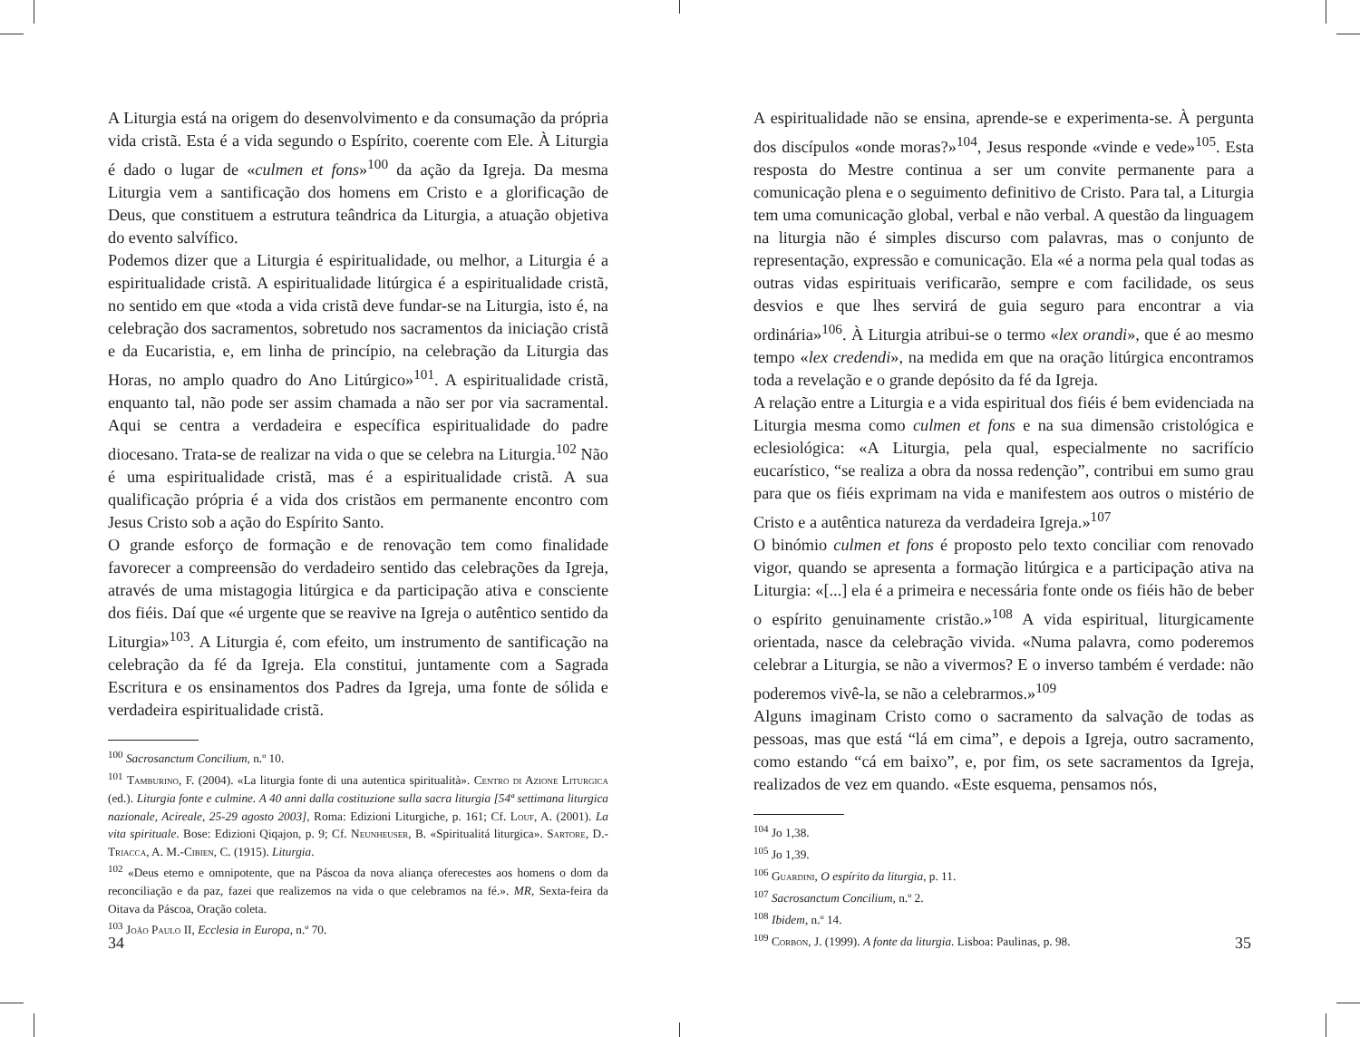A Liturgia está na origem do desenvolvimento e da consumação da própria vida cristã. Esta é a vida segundo o Espírito, coerente com Ele. À Liturgia é dado o lugar de «culmen et fons»<sup>100</sup> da ação da Igreja. Da mesma Liturgia vem a santificação dos homens em Cristo e a glorificação de Deus, que constituem a estrutura teândrica da Liturgia, a atuação objetiva do evento salvífico.
Podemos dizer que a Liturgia é espiritualidade, ou melhor, a Liturgia é a espiritualidade cristã. A espiritualidade litúrgica é a espiritualidade cristã, no sentido em que «toda a vida cristã deve fundar-se na Liturgia, isto é, na celebração dos sacramentos, sobretudo nos sacramentos da iniciação cristã e da Eucaristia, e, em linha de princípio, na celebração da Liturgia das Horas, no amplo quadro do Ano Litúrgico»<sup>101</sup>. A espiritualidade cristã, enquanto tal, não pode ser assim chamada a não ser por via sacramental. Aqui se centra a verdadeira e específica espiritualidade do padre diocesano. Trata-se de realizar na vida o que se celebra na Liturgia.<sup>102</sup> Não é uma espiritualidade cristã, mas é a espiritualidade cristã. A sua qualificação própria é a vida dos cristãos em permanente encontro com Jesus Cristo sob a ação do Espírito Santo.
O grande esforço de formação e de renovação tem como finalidade favorecer a compreensão do verdadeiro sentido das celebrações da Igreja, através de uma mistagogia litúrgica e da participação ativa e consciente dos fiéis. Daí que «é urgente que se reavive na Igreja o autêntico sentido da Liturgia»<sup>103</sup>. A Liturgia é, com efeito, um instrumento de santificação na celebração da fé da Igreja. Ela constitui, juntamente com a Sagrada Escritura e os ensinamentos dos Padres da Igreja, uma fonte de sólida e verdadeira espiritualidade cristã.
<sup>100</sup> Sacrosanctum Concilium, n.º 10.
<sup>101</sup> Tamburino, F. (2004). «La liturgia fonte di una autentica spiritualità». Centro di Azione Liturgica (ed.). Liturgia fonte e culmine. A 40 anni dalla costituzione sulla sacra liturgia [54ª settimana liturgica nazionale, Acireale, 25-29 agosto 2003], Roma: Edizioni Liturgiche, p. 161; Cf. Louf, A. (2001). La vita spirituale. Bose: Edizioni Qiqajon, p. 9; Cf. Neunheuser, B. «Spiritualitá liturgica». Sartore, D.-Triacca, A. M.-Cibien, C. (1915). Liturgia.
<sup>102</sup> «Deus eterno e omnipotente, que na Páscoa da nova aliança oferecestes aos homens o dom da reconciliação e da paz, fazei que realizemos na vida o que celebramos na fé.». MR, Sexta-feira da Oitava da Páscoa, Oração coleta.
<sup>103</sup> João Paulo II, Ecclesia in Europa, n.º 70.
34
A espiritualidade não se ensina, aprende-se e experimenta-se. À pergunta dos discípulos «onde moras?»<sup>104</sup>, Jesus responde «vinde e vede»<sup>105</sup>. Esta resposta do Mestre continua a ser um convite permanente para a comunicação plena e o seguimento definitivo de Cristo. Para tal, a Liturgia tem uma comunicação global, verbal e não verbal. A questão da linguagem na liturgia não é simples discurso com palavras, mas o conjunto de representação, expressão e comunicação. Ela «é a norma pela qual todas as outras vidas espirituais verificarão, sempre e com facilidade, os seus desvios e que lhes servirá de guia seguro para encontrar a via ordinária»<sup>106</sup>. À Liturgia atribui-se o termo «lex orandi», que é ao mesmo tempo «lex credendi», na medida em que na oração litúrgica encontramos toda a revelação e o grande depósito da fé da Igreja.
A relação entre a Liturgia e a vida espiritual dos fiéis é bem evidenciada na Liturgia mesma como culmen et fons e na sua dimensão cristológica e eclesiológica: «A Liturgia, pela qual, especialmente no sacrifício eucarístico, “se realiza a obra da nossa redenção”, contribui em sumo grau para que os fiéis exprimam na vida e manifestem aos outros o mistério de Cristo e a autêntica natureza da verdadeira Igreja.»<sup>107</sup>
O binómio culmen et fons é proposto pelo texto conciliar com renovado vigor, quando se apresenta a formação litúrgica e a participação ativa na Liturgia: «[...] ela é a primeira e necessária fonte onde os fiéis hão de beber o espírito genuinamente cristão.»<sup>108</sup> A vida espiritual, liturgicamente orientada, nasce da celebração vivida. «Numa palavra, como poderemos celebrar a Liturgia, se não a vivermos? E o inverso também é verdade: não poderemos vivê-la, se não a celebrarmos.»<sup>109</sup>
Alguns imaginam Cristo como o sacramento da salvação de todas as pessoas, mas que está “lá em cima”, e depois a Igreja, outro sacramento, como estando “cá em baixo”, e, por fim, os sete sacramentos da Igreja, realizados de vez em quando. «Este esquema, pensamos nós,
<sup>104</sup> Jo 1,38.
<sup>105</sup> Jo 1,39.
<sup>106</sup> Guardini, O espírito da liturgia, p. 11.
<sup>107</sup> Sacrosanctum Concilium, n.º 2.
<sup>108</sup> Ibidem, n.º 14.
<sup>109</sup> Corbon, J. (1999). A fonte da liturgia. Lisboa: Paulinas, p. 98.
35